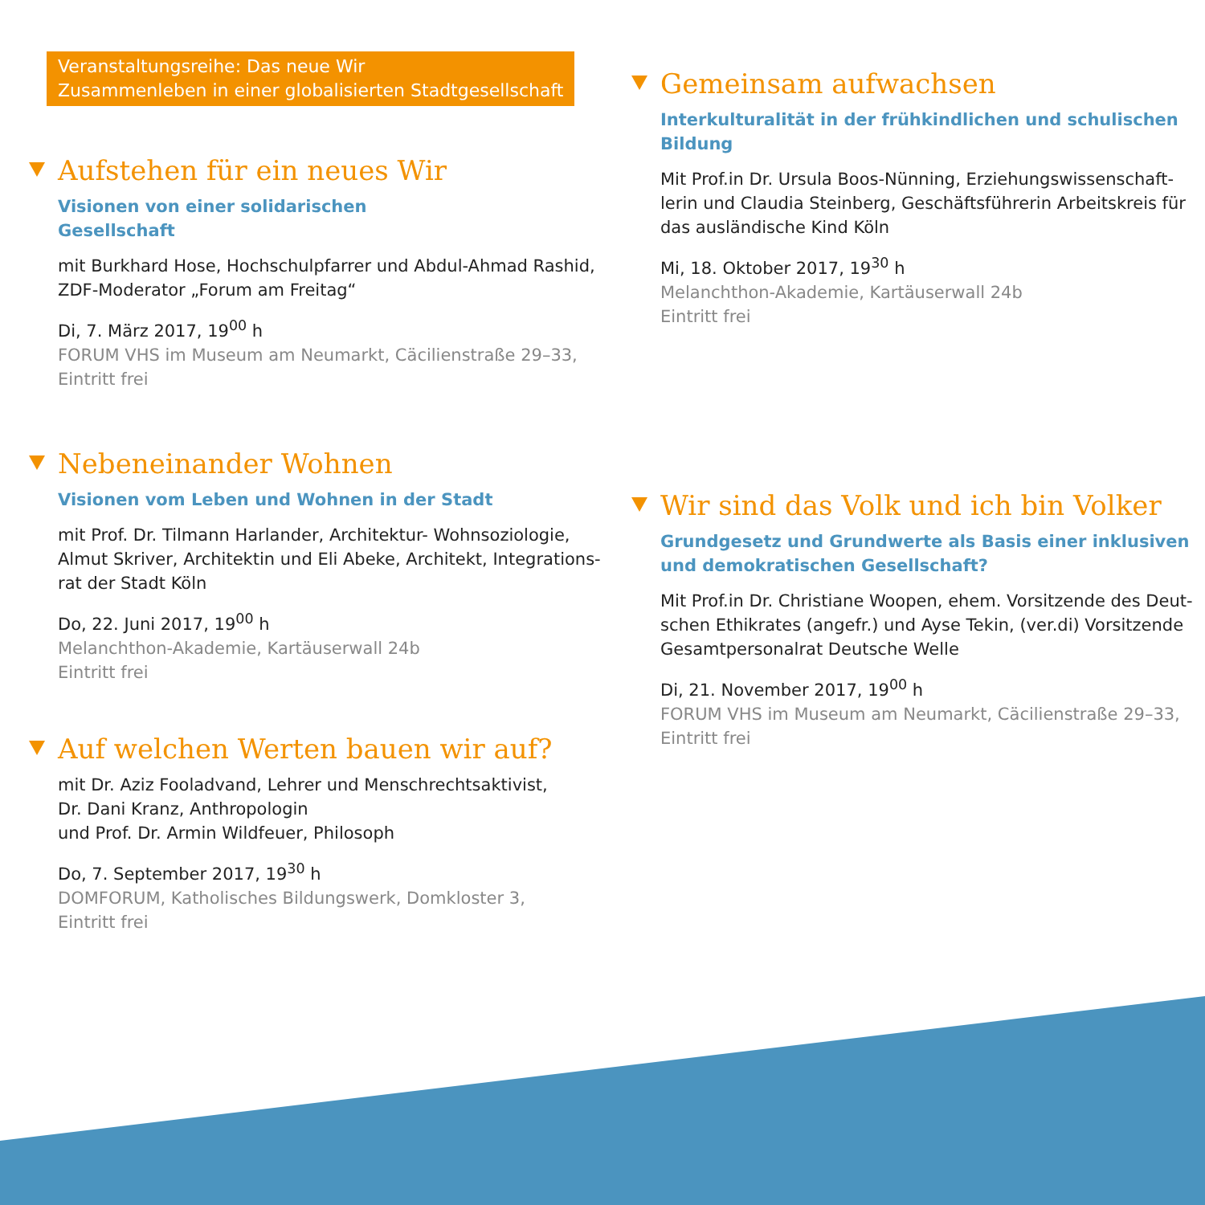Veranstaltungsreihe: Das neue Wir
Zusammenleben in einer globalisierten Stadtgesellschaft
Aufstehen für ein neues Wir
Visionen von einer solidarischen
Gesellschaft
mit Burkhard Hose, Hochschulpfarrer und Abdul-Ahmad Rashid, ZDF-Moderator „Forum am Freitag“
Di, 7. März 2017, 19<sup>00</sup> h
FORUM VHS im Museum am Neumarkt, Cäcilienstraße 29–33, Eintritt frei
Nebeneinander Wohnen
Visionen vom Leben und Wohnen in der Stadt
mit Prof. Dr. Tilmann Harlander, Architektur- Wohnsoziologie, Almut Skriver, Architektin und Eli Abeke, Architekt, Integrations-rat der Stadt Köln
Do, 22. Juni 2017, 19<sup>00</sup> h
Melanchthon-Akademie, Kartäuserwall 24b
Eintritt frei
Auf welchen Werten bauen wir auf?
mit Dr. Aziz Fooladvand, Lehrer und Menschrechtsaktivist,
Dr. Dani Kranz, Anthropologin
und Prof. Dr. Armin Wildfeuer, Philosoph
Do, 7. September 2017, 19<sup>30</sup> h
DOMFORUM, Katholisches Bildungswerk, Domkloster 3,
Eintritt frei
Gemeinsam aufwachsen
Interkulturalität in der frühkindlichen und schulischen Bildung
Mit Prof.in Dr. Ursula Boos-Nünning, Erziehungswissenschaft-lerin und Claudia Steinberg, Geschäftsführerin Arbeitskreis für das ausländische Kind Köln
Mi, 18. Oktober 2017, 19<sup>30</sup> h
Melanchthon-Akademie, Kartäuserwall 24b
Eintritt frei
Wir sind das Volk und ich bin Volker
Grundgesetz und Grundwerte als Basis einer inklusiven und demokratischen Gesellschaft?
Mit Prof.in Dr. Christiane Woopen, ehem. Vorsitzende des Deut-schen Ethikrates (angefr.) und Ayse Tekin, (ver.di) Vorsitzende Gesamtpersonalrat Deutsche Welle
Di, 21. November 2017, 19<sup>00</sup> h
FORUM VHS im Museum am Neumarkt, Cäcilienstraße 29–33, Eintritt frei